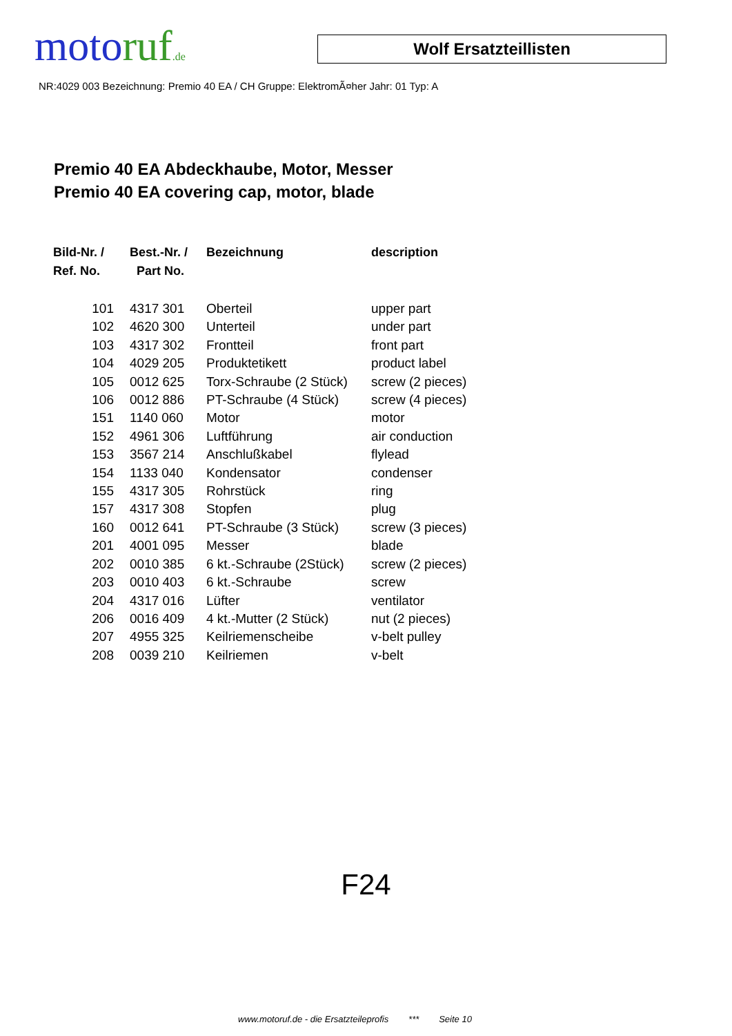moto ruf.de
Wolf Ersatzteillisten
NR:4029 003 Bezeichnung: Premio 40 EA / CH Gruppe: ElektromÃ¤her Jahr: 01 Typ: A
Premio 40 EA Abdeckhaube, Motor, Messer
Premio 40 EA covering cap, motor, blade
| Bild-Nr. / Ref. No. | Best.-Nr. / Part No. | Bezeichnung | description |
| --- | --- | --- | --- |
| 101 | 4317 301 | Oberteil | upper part |
| 102 | 4620 300 | Unterteil | under part |
| 103 | 4317 302 | Frontteil | front part |
| 104 | 4029 205 | Produktetikett | product label |
| 105 | 0012 625 | Torx-Schraube (2 Stück) | screw (2 pieces) |
| 106 | 0012 886 | PT-Schraube (4 Stück) | screw (4 pieces) |
| 151 | 1140 060 | Motor | motor |
| 152 | 4961 306 | Luftführung | air conduction |
| 153 | 3567 214 | Anschlußkabel | flylead |
| 154 | 1133 040 | Kondensator | condenser |
| 155 | 4317 305 | Rohrstück | ring |
| 157 | 4317 308 | Stopfen | plug |
| 160 | 0012 641 | PT-Schraube (3 Stück) | screw (3 pieces) |
| 201 | 4001 095 | Messer | blade |
| 202 | 0010 385 | 6 kt.-Schraube (2Stück) | screw (2 pieces) |
| 203 | 0010 403 | 6 kt.-Schraube | screw |
| 204 | 4317 016 | Lüfter | ventilator |
| 206 | 0016 409 | 4 kt.-Mutter (2 Stück) | nut (2 pieces) |
| 207 | 4955 325 | Keilriemenscheibe | v-belt pulley |
| 208 | 0039 210 | Keilriemen | v-belt |
F24
www.motoruf.de - die Ersatzteileprofis *** Seite 10